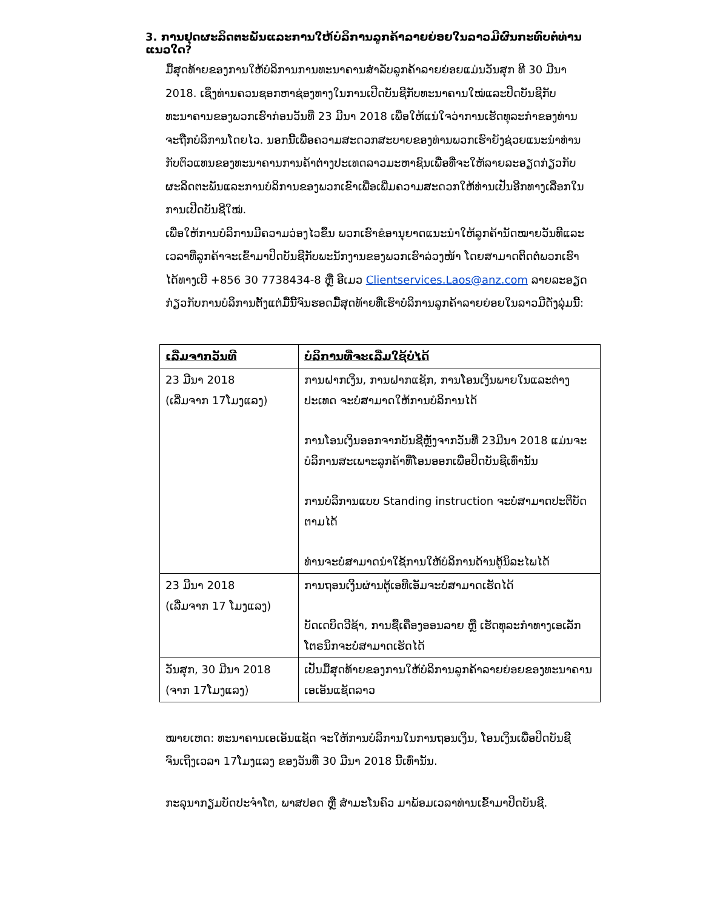3. ການຢຸດຜະລິດຕະພັນແລະການໃຫ້ບໍລິການລູກຄ້າລາຍຍ່ອຍໃນລາວມີຜົນກະທົບຕໍ່ທ່ານແນວໃດ?
ມື້ສຸດທ້າຍຂອງການໃຫ້ບໍລິການການທະນາຄານສໍາລັບລູກຄ້າລາຍຍ່ອຍແມ່ນວັນສຸກ ທີ 30 ມີນາ 2018. ເຊິ່ງທ່ານຄວນຊອກຫາຊ່ອງທາງໃນການເປີດບັນຊີກັບທະນາຄານໃໝ່ແລະປິດບັນຊີກັບທະນາຄານຂອງພວກເຮົາກ່ອນວັນທີ່ 23 ມີນາ 2018 ເພື່ອໃຫ້ແນ່ໃຈວ່າການເຮັດທຸລະກໍາຂອງທ່ານຈະຖືກບໍລິການໂດຍໄວ. ນອກນີ້ເພື່ອຄວາມສະດວກສະບາຍຂອງທ່ານພວກເຮົາຍັງຊ່ວຍແນະນໍາທ່ານກັບຕົວແທນຂອງທະນາຄານການຄ້າຕ່າງປະເທດລາວມະຫາຊົນເພື່ອທີ່ຈະໃຫ້ລາຍລະອຽດກ່ຽວກັບຜະລິດຕະພັນແລະການບໍລິການຂອງພວກເຂົາເພື່ອເພີ່ມຄວາມສະດວກໃຫ້ທ່ານເປັນອີກທາງເລືອກໃນການເປີດບັນຊີໃໝ່.
ເພື່ອໃຫ້ການບໍລິການມີຄວາມວ່ອງໄວຂຶ້ນ ພວກເຮົາຂໍອານຸຍາດແນະນໍາໃຫ້ລູກຄ້ານັດໝາຍວັນທີແລະເວລາທີ່ລູກຄ້າຈະເຂົ້າມາປິດບັນຊີກັບພະນັກງານຂອງພວກເຮົາລ່ວງໜ້າ ໂດຍສາມາດຕິດຕໍ່ພວກເຮົາໄດ້ທາງເບີ +856 30 7738434-8 ຫຼື ອີເມວ Clientservices.Laos@anz.com ລາຍລະອຽດກ່ຽວກັບການບໍລິການຕັ້ງແຕ່ມື້ນີ້ຈົນຮອດມື້ສຸດທ້າຍທີ່ເຮົາບໍລິການລູກຄ້າລາຍຍ່ອຍໃນລາວມີດັ່ງລຸ່ມນີ້:
| ເລີ່ມຈາກວັນທີ | ບໍລິການທີ່ຈະເລີ່ມໃຊ້ບໍ່ໄດ້ |
| --- | --- |
| 23 ມີນາ 2018 (ເລີ່ມຈາກ 17ໂມງແລງ) | ການຝາກເງິນ, ການຝາກແຊັກ, ການໂອນເງິນພາຍໃນແລະຕ່າງປະເທດ ຈະບໍ່ສາມາດໃຫ້ການບໍລິການໄດ້ ການໂອນເງິນອອກຈາກບັນຊີຫຼັງຈາກວັນທີ່ 23ມີນາ 2018 ແມ່ນຈະບໍລິການສະເພາະລູກຄ້າທີ່ໂອນອອກເພື່ອປິດບັນຊີເທົ່ານັ້ນ ການບໍລິການແບບ Standing instruction ຈະບໍ່ສາມາດປະຕິບັດຕາມໄດ້ ທ່ານຈະບໍ່ສາມາດນໍາໃຊ້ການໃຫ້ບໍລິການດ້ານຕູ້ນິລະໄພໄດ້ |
| 23 ມີນາ 2018 (ເລີ່ມຈາກ 17 ໂມງແລງ) | ການຖອນເງິນຜ່ານຕູ້ເອທີເອັມຈະບໍ່ສາມາດເຮັດໄດ້ ບັດເດບິດວີຊ້າ, ການຊື້ເຄື່ອງອອນລາຍ ຫຼື ເຮັດທຸລະກໍາທາງເອເລັກໂຕຣນິກຈະບໍ່ສາມາດເຮັດໄດ້ |
| ວັນສຸກ, 30 ມີນາ 2018 (ຈາກ 17ໂມງແລງ) | ເປັນມື້ສຸດທ້າຍຂອງການໃຫ້ບໍລິການລູກຄ້າລາຍຍ່ອຍຂອງທະນາຄານເອເອັນແຊັດລາວ |
ໝາຍເຫດ: ທະນາຄານເອເອັນແຊັດ ຈະໃຫ້ການບໍລິການໃນການຖອນເງິນ, ໂອນເງິນເພື່ອປິດບັນຊີ ຈົນເຖິງເວລາ 17ໂມງແລງ ຂອງວັນທີ່ 30 ມີນາ 2018 ນີ້ເທົ່ານັ້ນ.
ກະລຸນາກຽມບັດປະຈໍາໂຕ, ພາສປອດ ຫຼື ສໍາມະໂນຄົວ ມາພ້ອມເວລາທ່ານເຂົ້າມາປິດບັນຊີ.